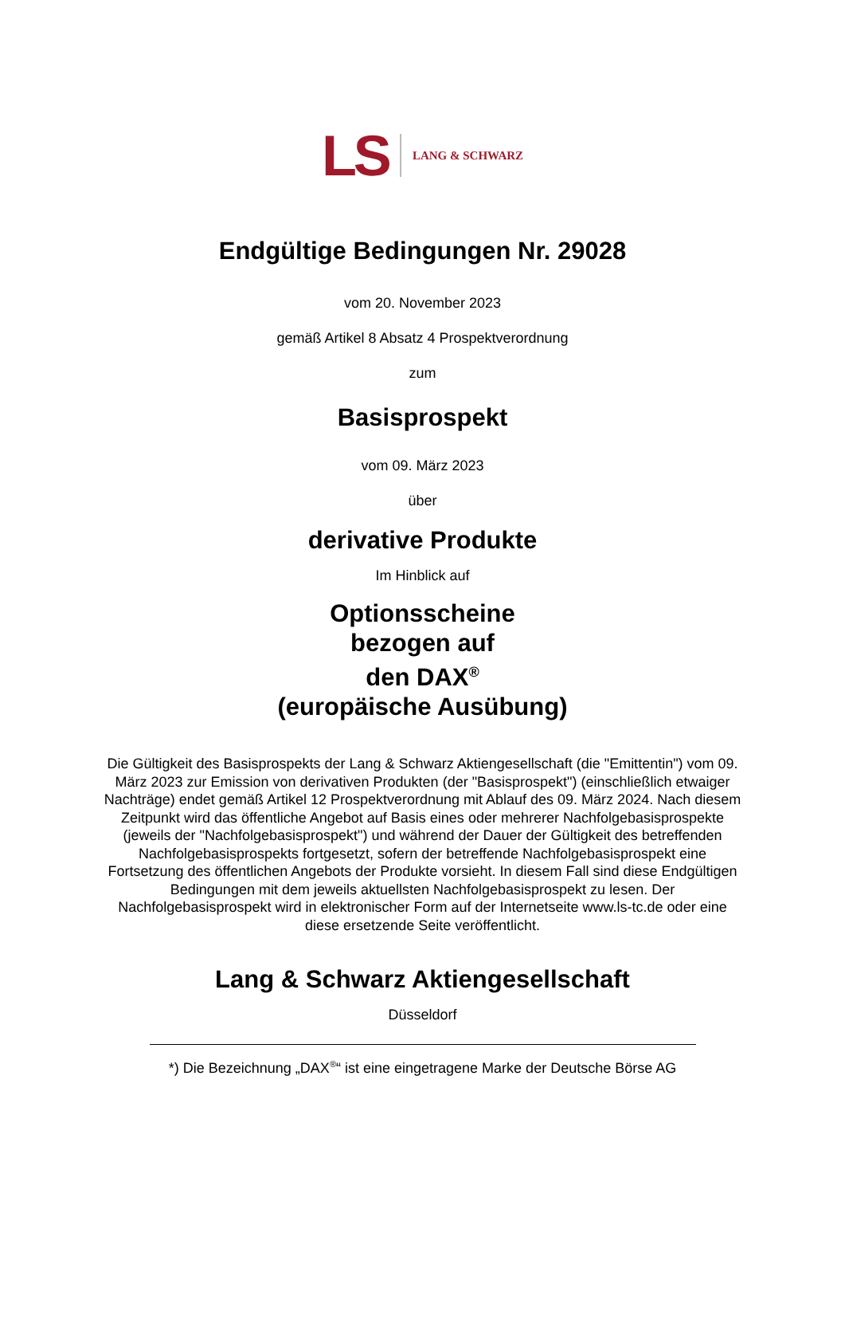LS LANG & SCHWARZ
Endgültige Bedingungen Nr. 29028
vom 20. November 2023
gemäß Artikel 8 Absatz 4 Prospektverordnung
zum
Basisprospekt
vom 09. März 2023
über
derivative Produkte
Im Hinblick auf
Optionsscheine
bezogen auf
den DAX<sup>®</sup>
(europäische Ausübung)
Die Gültigkeit des Basisprospekts der Lang & Schwarz Aktiengesellschaft (die "Emittentin") vom 09. März 2023 zur Emission von derivativen Produkten (der "Basisprospekt") (einschließlich etwaiger Nachträge) endet gemäß Artikel 12 Prospektverordnung mit Ablauf des 09. März 2024. Nach diesem Zeitpunkt wird das öffentliche Angebot auf Basis eines oder mehrerer Nachfolgebasisprospekte (jeweils der "Nachfolgebasisprospekt") und während der Dauer der Gültigkeit des betreffenden Nachfolgebasisprospekts fortgesetzt, sofern der betreffende Nachfolgebasisprospekt eine Fortsetzung des öffentlichen Angebots der Produkte vorsieht. In diesem Fall sind diese Endgültigen Bedingungen mit dem jeweils aktuellsten Nachfolgebasisprospekt zu lesen. Der Nachfolgebasisprospekt wird in elektronischer Form auf der Internetseite www.ls-tc.de oder eine diese ersetzende Seite veröffentlicht.
Lang & Schwarz Aktiengesellschaft
Düsseldorf
*) Die Bezeichnung „DAX<sup>®</sup>“ ist eine eingetragene Marke der Deutsche Börse AG